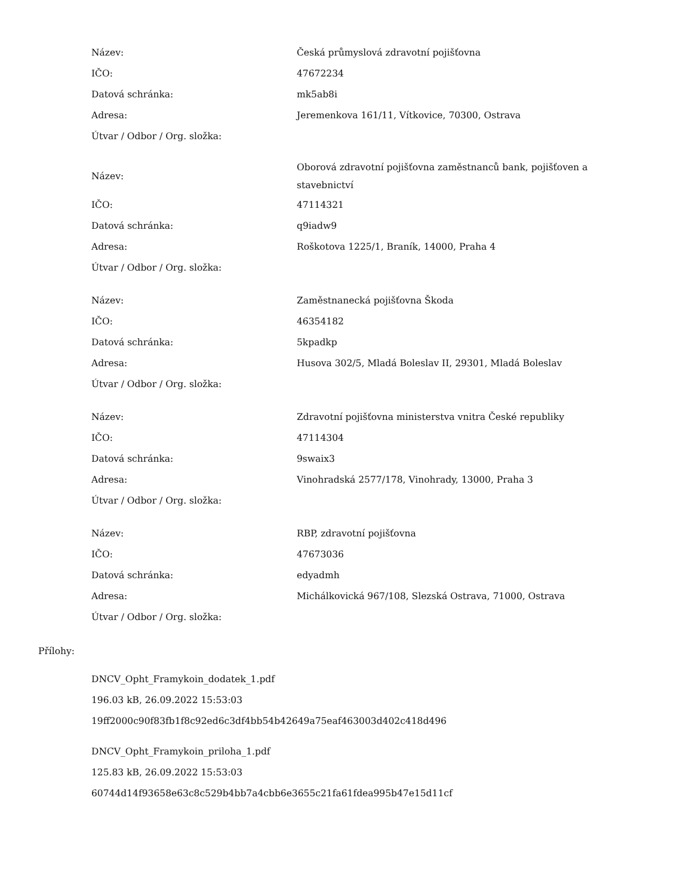| Název: | Česká průmyslová zdravotní pojišťovna |
| IČO: | 47672234 |
| Datová schránka: | mk5ab8i |
| Adresa: | Jeremenkova 161/11, Vítkovice, 70300, Ostrava |
| Útvar / Odbor / Org. složka: | |
| Název: | Oborová zdravotní pojišťovna zaměstnanců bank, pojišťoven a stavebnictví |
| IČO: | 47114321 |
| Datová schránka: | q9iadw9 |
| Adresa: | Roškotova 1225/1, Braník, 14000, Praha 4 |
| Útvar / Odbor / Org. složka: | |
| Název: | Zaměstnanecká pojišťovna Škoda |
| IČO: | 46354182 |
| Datová schránka: | 5kpadkp |
| Adresa: | Husova 302/5, Mladá Boleslav II, 29301, Mladá Boleslav |
| Útvar / Odbor / Org. složka: | |
| Název: | Zdravotní pojišťovna ministerstva vnitra České republiky |
| IČO: | 47114304 |
| Datová schránka: | 9swaix3 |
| Adresa: | Vinohradská 2577/178, Vinohrady, 13000, Praha 3 |
| Útvar / Odbor / Org. složka: | |
| Název: | RBP, zdravotní pojišťovna |
| IČO: | 47673036 |
| Datová schránka: | edyadmh |
| Adresa: | Michálkovická 967/108, Slezská Ostrava, 71000, Ostrava |
| Útvar / Odbor / Org. složka: | |
Přílohy:
DNCV_Opht_Framykoin_dodatek_1.pdf
196.03 kB, 26.09.2022 15:53:03
19ff2000c90f83fb1f8c92ed6c3df4bb54b42649a75eaf463003d402c418d496
DNCV_Opht_Framykoin_priloha_1.pdf
125.83 kB, 26.09.2022 15:53:03
60744d14f93658e63c8c529b4bb7a4cbb6e3655c21fa61fdea995b47e15d11cf